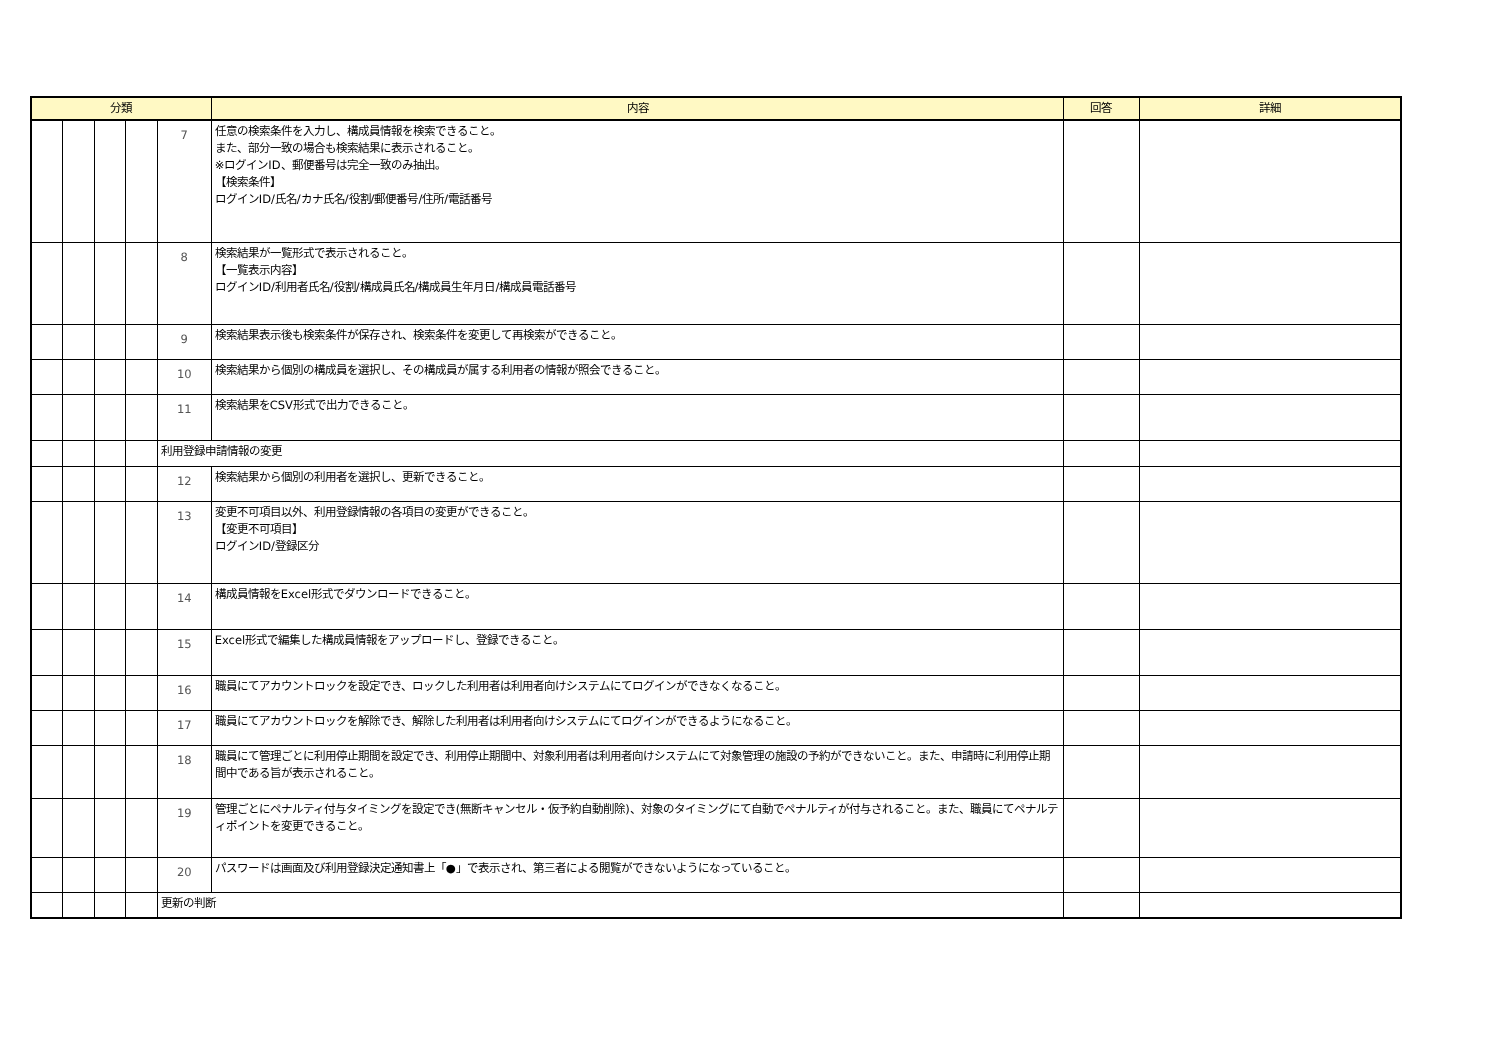| 分類 | | | | | 内容 | 回答 | 詳細 |
| --- | --- | --- | --- | --- | --- | --- | --- |
| | | | | 7 | 任意の検索条件を入力し、構成員情報を検索できること。 また、部分一致の場合も検索結果に表示されること。 ※ログインID、郵便番号は完全一致のみ抽出。 【検索条件】 ログインID/氏名/カナ氏名/役割/郵便番号/住所/電話番号 | | |
| | | | | 8 | 検索結果が一覧形式で表示されること。 【一覧表示内容】 ログインID/利用者氏名/役割/構成員氏名/構成員生年月日/構成員電話番号 | | |
| | | | | 9 | 検索結果表示後も検索条件が保存され、検索条件を変更して再検索ができること。 | | |
| | | | | 10 | 検索結果から個別の構成員を選択し、その構成員が属する利用者の情報が照会できること。 | | |
| | | | | 11 | 検索結果をCSV形式で出力できること。 | | |
| | | | | 利用登録申請情報の変更 | | | |
| | | | | 12 | 検索結果から個別の利用者を選択し、更新できること。 | | |
| | | | | 13 | 変更不可項目以外、利用登録情報の各項目の変更ができること。 【変更不可項目】 ログインID/登録区分 | | |
| | | | | 14 | 構成員情報をExcel形式でダウンロードできること。 | | |
| | | | | 15 | Excel形式で編集した構成員情報をアップロードし、登録できること。 | | |
| | | | | 16 | 職員にてアカウントロックを設定でき、ロックした利用者は利用者向けシステムにてログインができなくなること。 | | |
| | | | | 17 | 職員にてアカウントロックを解除でき、解除した利用者は利用者向けシステムにてログインができるようになること。 | | |
| | | | | 18 | 職員にて管理ごとに利用停止期間を設定でき、利用停止期間中、対象利用者は利用者向けシステムにて対象管理の施設の予約ができないこと。また、申請時に利用停止期間中である旨が表示されること。 | | |
| | | | | 19 | 管理ごとにペナルティ付与タイミングを設定でき(無断キャンセル・仮予約自動削除)、対象のタイミングにて自動でペナルティが付与されること。また、職員にてペナルティポイントを変更できること。 | | |
| | | | | 20 | パスワードは画面及び利用登録決定通知書上「●」で表示され、第三者による閲覧ができないようになっていること。 | | |
| | | | | 更新の判断 | | | |